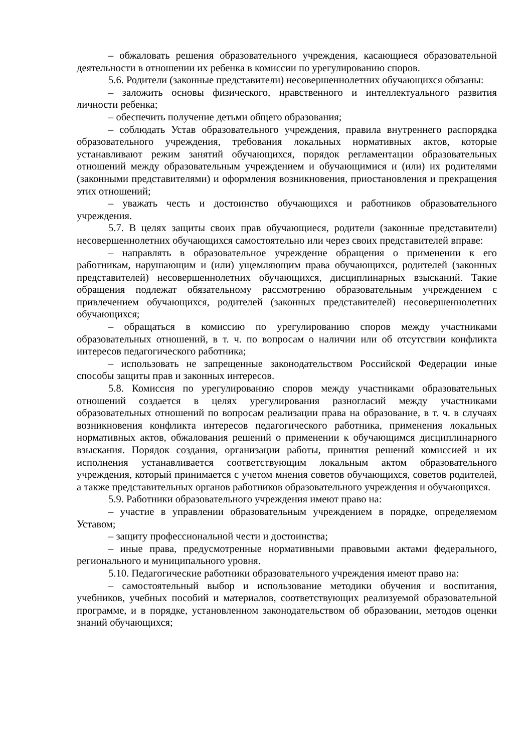– обжаловать решения образовательного учреждения, касающиеся образовательной деятельности в отношении их ребенка в комиссии по урегулированию споров.
5.6. Родители (законные представители) несовершеннолетних обучающихся обязаны:
– заложить основы физического, нравственного и интеллектуального развития личности ребенка;
– обеспечить получение детьми общего образования;
– соблюдать Устав образовательного учреждения, правила внутреннего распорядка образовательного учреждения, требования локальных нормативных актов, которые устанавливают режим занятий обучающихся, порядок регламентации образовательных отношений между образовательным учреждением и обучающимися и (или) их родителями (законными представителями) и оформления возникновения, приостановления и прекращения этих отношений;
– уважать честь и достоинство обучающихся и работников образовательного учреждения.
5.7. В целях защиты своих прав обучающиеся, родители (законные представители) несовершеннолетних обучающихся самостоятельно или через своих представителей вправе:
– направлять в образовательное учреждение обращения о применении к его работникам, нарушающим и (или) ущемляющим права обучающихся, родителей (законных представителей) несовершеннолетних обучающихся, дисциплинарных взысканий. Такие обращения подлежат обязательному рассмотрению образовательным учреждением с привлечением обучающихся, родителей (законных представителей) несовершеннолетних обучающихся;
– обращаться в комиссию по урегулированию споров между участниками образовательных отношений, в т. ч. по вопросам о наличии или об отсутствии конфликта интересов педагогического работника;
– использовать не запрещенные законодательством Российской Федерации иные способы защиты прав и законных интересов.
5.8. Комиссия по урегулированию споров между участниками образовательных отношений создается в целях урегулирования разногласий между участниками образовательных отношений по вопросам реализации права на образование, в т. ч. в случаях возникновения конфликта интересов педагогического работника, применения локальных нормативных актов, обжалования решений о применении к обучающимся дисциплинарного взыскания. Порядок создания, организации работы, принятия решений комиссией и их исполнения устанавливается соответствующим локальным актом образовательного учреждения, который принимается с учетом мнения советов обучающихся, советов родителей, а также представительных органов работников образовательного учреждения и обучающихся.
5.9. Работники образовательного учреждения имеют право на:
– участие в управлении образовательным учреждением в порядке, определяемом Уставом;
– защиту профессиональной чести и достоинства;
– иные права, предусмотренные нормативными правовыми актами федерального, регионального и муниципального уровня.
5.10. Педагогические работники образовательного учреждения имеют право на:
– самостоятельный выбор и использование методики обучения и воспитания, учебников, учебных пособий и материалов, соответствующих реализуемой образовательной программе, и в порядке, установленном законодательством об образовании, методов оценки знаний обучающихся;